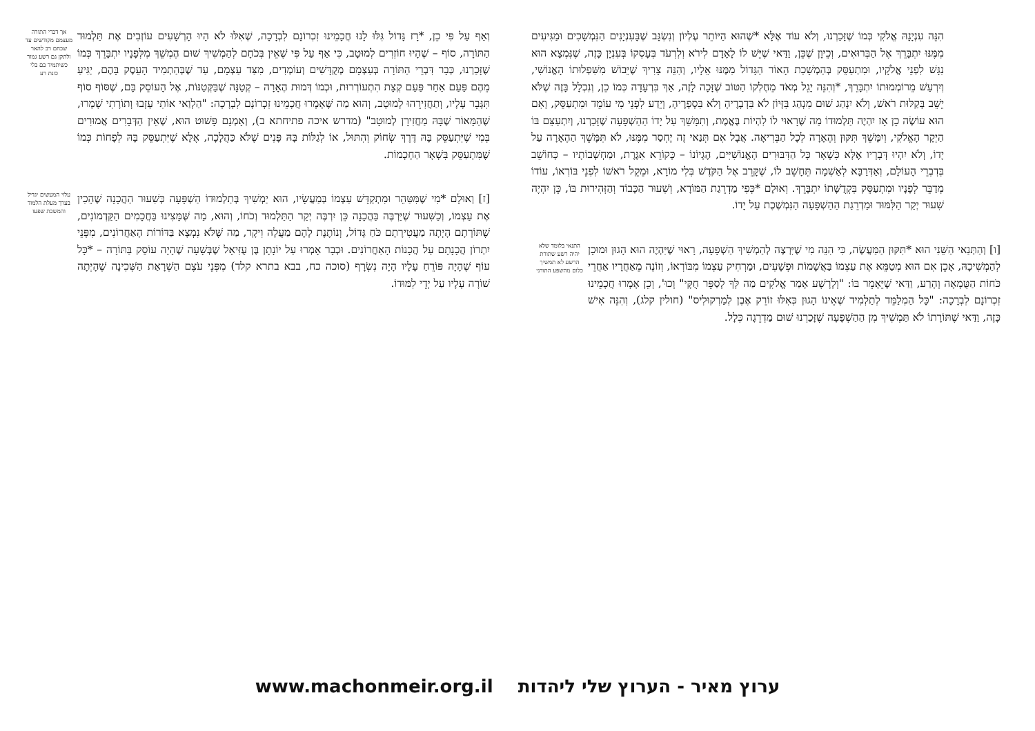הִנֵּה עִנְיָנָהּ אֱלֹקִי כְּמוֹ שֶׁזָּכַרְנוּ, וְלֹא עוֹד אֶלָּא *שֶׁהוּא הַיּוֹתֵר עֶלְיוֹן וְנִשְׂגָּב שֶׁבָּעִנְיָנִים הַנִּמְשָׁכִים וּמַגִּיעִים מִמֶּנּוּ יִתְבָּרֵךְ אֶל הַבְּרוּאִים, וְכֵיוָן שֶׁכֵּן, וַדַּאי שֶׁיֵּשׁ לוֹ לָאָדָם לִירֹא וְלִרְעֹד בְּעָסְקוֹ בְּעִנְיָן כָּזֶה, שֶׁנִּמְצָא הוּא נִגָּשׁ לִפְנֵי אֱלֹקָיו, וּמִתְעַסֵּק בְּהַמְשָׁכַת הָאוֹר הַגָּדוֹל מִמֶּנּוּ אֵלָיו, וְהִנֵּה צָרִיךְ שֶׁיֵּבוֹשׁ מִשִּׁפְלוּתוֹ הָאֱנוֹשִׁי, וְיִרְעַשׁ מֵרוֹמְמוּתוֹ יִתְבָּרֵךְ, *וְהִנֵּה יָגֵל מְאֹד מֵחֶלְקוֹ הַטּוֹב שֶׁזָּכָה לָזֶה, אַךְ בִּרְעָדָה כְּמוֹ כֵן, וְנִכְלָל בָּזֶה שֶׁלֹּא יֵשֵׁב בְּקַלּוּת רֹאשׁ, וְלֹא יִנְהַג שׁוּם מִנְהַג בִּזָּיוֹן לֹא בִּדְבָרֶיהָ וְלֹא בִּסְפָרֶיהָ, וְיֵדַע לִפְנֵי מִי עוֹמֵד וּמִתְעַסֵּק, וְאִם הוּא עוֹשֶׂה כֵן אָז יִהְיֶה תַּלְמוּדוֹ מַה שֶּׁרָאוּי לוֹ לִהְיוֹת בֶּאֱמֶת, וְתִמָּשֵׁךְ עַל יָדוֹ הַהַשְׁפָּעָה שֶׁזָּכַרְנוּ, וְיִתְעַצֵּם בּוֹ הַיְקָר הָאֱלֹקִי, וְיִמָּשֵׁךְ תִּקּוּן וְהֶאָרָה לְכָל הַבְּרִיאָה. אֲבָל אִם תְּנַאי זֶה יֶחְסַר מִמֶּנּוּ, לֹא תִּמָּשֵׁךְ הַהֶאָרָה עַל יָדוֹ, וְלֹא יִהְיוּ דְּבָרָיו אֶלָּא כִּשְׁאָר כָּל הַדִּבּוּרִים הָאֱנוֹשִׁיִּים, הֶגְיוֹנוֹ – כְּקוֹרֵא אִגֶּרֶת, וּמַחְשְׁבוֹתָיו – כְּחוֹשֵׁב בְּדִבְרֵי הָעוֹלָם, וְאַדְּרַבָּא לְאַשְׁמָה תֵּחָשֵׁב לוֹ, שֶׁקָּרֵב אֶל הַקֹּדֶשׁ בְּלִי מוֹרָא, וּמֵקֵל רֹאשׁוֹ לִפְנֵי בּוֹרְאוֹ, עוֹדוֹ מְדַבֵּר לְפָנָיו וּמִתְעַסֵּק בִּקְדֻשָּׁתוֹ יִתְבָּרֵךְ. וְאוּלָם *כְּפִי מַדְרֵגַת הַמּוֹרָא, וְשִׁעוּר הַכָּבוֹד וְהַזְּהִירוּת בּוֹ, כֵּן יִהְיֶה שִׁעוּר יְקַר הַלִּמּוּד וּמַדְרֵגַת הַהַשְׁפָּעָה הַנִּמְשֶׁכֶת עַל יָדוֹ.
[ו] וְהַתְּנַאי הַשֵּׁנִי הוּא *תִּקּוּן הַמַּעֲשֶׂה, כִּי הִנֵּה מִי שֶׁיִּרְצֶה לְהַמְשִׁיךְ הַשְׁפָּעָה, רָאוּי שֶׁיִּהְיֶה הוּא הָגוּן וּמוּכָן לְהַמְשִׁיכָהּ, אָכֵן אִם הוּא מְטַמֵּא אֶת עַצְמוֹ בַּאֲשָׁמוֹת וּפְשָׁעִים, וּמַרְחִיק עַצְמוֹ מִבּוֹרְאוֹ, וְזוֹנֶה מֵאַחֲרָיו אַחֲרֵי כֹּחוֹת הַטֻּמְאָה וְהָרַע, וַדַּאי שֶׁיֵּאָמֵר בּוֹ: "וְלָרָשָׁע אָמַר אֱלֹקִים מַה לְּךָ לְסַפֵּר חֻקָּי" וְכוּ', וְכֵן אָמְרוּ חֲכָמֵינוּ זִכְרוֹנָם לִבְרָכָה: "כָּל הַמְלַמֵּד לְתַלְמִיד שֶׁאֵינוֹ הָגוּן כְּאִלּוּ זוֹרֵק אֶבֶן לְמַרְקוּלִיס" (חולין קלג), וְהִנֵּה אִישׁ כָּזֶה, וַדַּאי שֶׁתּוֹרָתוֹ לֹא תַּמְשִׁיךְ מִן הַהַשְׁפָּעָה שֶׁזָּכַרְנוּ שׁוּם מַדְרֵגָה כְּלָל.
התנאי בלומד שלא יהיה רשע שתורת הרשע לא תמשיך כלום מהשפע התורני
וְאַף עַל פִּי כֵן, *רָז גָּדוֹל גִּלּוּ לָנוּ חֲכָמֵינוּ זִכְרוֹנָם לִבְרָכָה, שֶׁאִלּוּ לֹא הָיוּ הָרְשָׁעִים עוֹזְבִים אֶת תַּלְמוּד הַתּוֹרָה, סוֹף – שֶׁהָיוּ חוֹזְרִים לְמוּטָב, כִּי אַף עַל פִּי שֶׁאֵין בְּכֹחָם לְהַמְשִׁיךְ שׁוּם הֶמְשֵׁךְ מִלְּפָנָיו יִתְבָּרֵךְ כְּמוֹ שֶׁזָּכַרְנוּ, כְּבָר דִּבְרֵי הַתּוֹרָה בְּעַצְמָם מְקֻדָּשִׁים וְעוֹמְדִים, מִצַּד עַצְמָם, עַד שֶׁבְּהַתְמִיד הָעֵסֶק בָּהֶם, יַגִּיעַ מֵהֶם פַּעַם אַחַר פַּעַם קְצָת הִתְעוֹרְרוּת, וּכְמוֹ דְּמוּת הֶאָרָה – קְטַנָּה שֶׁבַּקְּטַנּוֹת, אֶל הָעוֹסֵק בָּם, שֶׁסּוֹף סוֹף תִּגָּבֵר עָלָיו, וְתַחֲזִירֵהוּ לְמוּטָב, וְהוּא מַה שֶּׁאָמְרוּ חֲכָמֵינוּ זִכְרוֹנָם לִבְרָכָה: "הַלְוַאי אוֹתִי עָזְבוּ וְתוֹרָתִי שָׁמָרוּ, שֶׁהַמָּאוֹר שֶׁבָּהּ מַחֲזִירָן לְמוּטָב" (מדרש איכה פתיחתא ב), וְאָמְנָם פָּשׁוּט הוּא, שֶׁאֵין הַדְּבָרִים אֲמוּרִים בְּמִי שֶׁיִּתְעַסֵּק בָּהּ דֶּרֶךְ שְׂחוֹק וְהִתּוּל, אוֹ לְגַלּוֹת בָּהּ פָּנִים שֶׁלֹּא כַּהֲלָכָה, אֶלָּא שֶׁיִּתְעַסֵּק בָּהּ לְפָחוֹת כְּמוֹ שֶׁמִּתְעַסֵּק בִּשְׁאָר הַחָכְמוֹת.
אך דברי התורה מעצמם מקודשים עד שכחם רב להאר ולתקן גם רשע גמור כשיתמיד בם בלי כונת רע
[ז] וְאוּלָם *מִי שֶׁמִּטַּהֵר וּמִתְקַדֵּשׁ עַצְמוֹ בְּמַעֲשָׂיו, הוּא יַמְשִׁיךְ בְּתַלְמוּדוֹ הַשְׁפָּעָה כְּשִׁעוּר הַהֲכָנָה שֶׁהֵכִין אֶת עַצְמוֹ, וְכַשִּׁעוּר שֶׁיַּרְבֶּה בַּהֲכָנָה כֵּן יִרְבֶּה יְקַר הַתַּלְמוּד וְכֹחוֹ, וְהוּא, מַה שֶּׁמָּצִינוּ בַּחֲכָמִים הַקַּדְמוֹנִים, שֶׁתּוֹרָתָם הָיְתָה מַעֲטִירָתָם כֹּחַ גָּדוֹל, וְנוֹתֶנֶת לָהֶם מַעֲלָה וִיקָר, מַה שֶּׁלֹּא נִמְצָא בַּדּוֹרוֹת הָאַחֲרוֹנִים, מִפְּנֵי יִתְרוֹן הֲכָנָתָם עַל הֲכָנוֹת הָאַחֲרוֹנִים. וּכְבָר אָמְרוּ עַל יוֹנָתָן בֶּן עֻזִּיאֵל שֶׁבְּשָׁעָה שֶׁהָיָה עוֹסֵק בַּתּוֹרָה – *כָּל עוֹף שֶׁהָיָה פּוֹרֵחַ עָלָיו הָיָה נִשְׂרָף (סוכה כח, בבא בתרא קלד) מִפְּנֵי עֹצֶם הַשְׁרָאַת הַשְּׁכִינָה שֶׁהָיְתָה שׁוֹרָה עָלָיו עַל יְדֵי לִמּוּדוֹ.
עלוי המעשים יגדיל בערך מעלת הלמוד והמשכת שפעו
ערוץ מאיר - הערוץ שלי ליהדות www.machonmeir.org.il